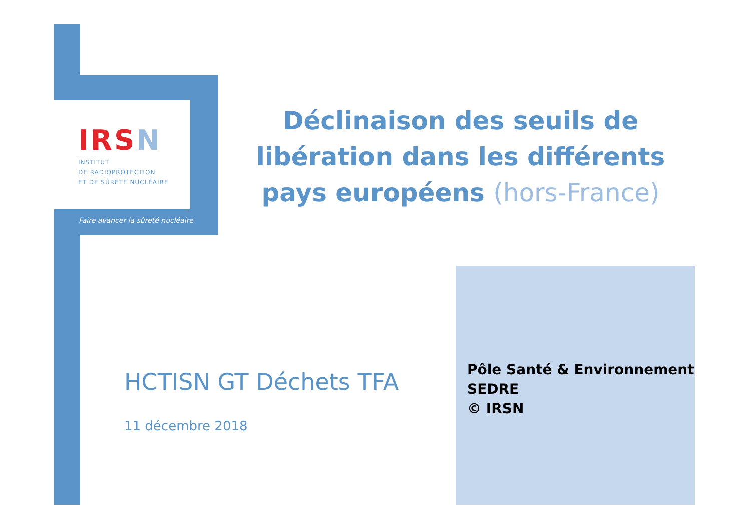IRSN
INSTITUT
DE RADIOPROTECTION
ET DE SÛRETÉ NUCLÉAIRE
Faire avancer la sûreté nucléaire
Déclinaison des seuils de libération dans les différents pays européens (hors-France)
HCTISN GT Déchets TFA
11 décembre 2018
Pôle Santé & Environnement
SEDRE
© IRSN